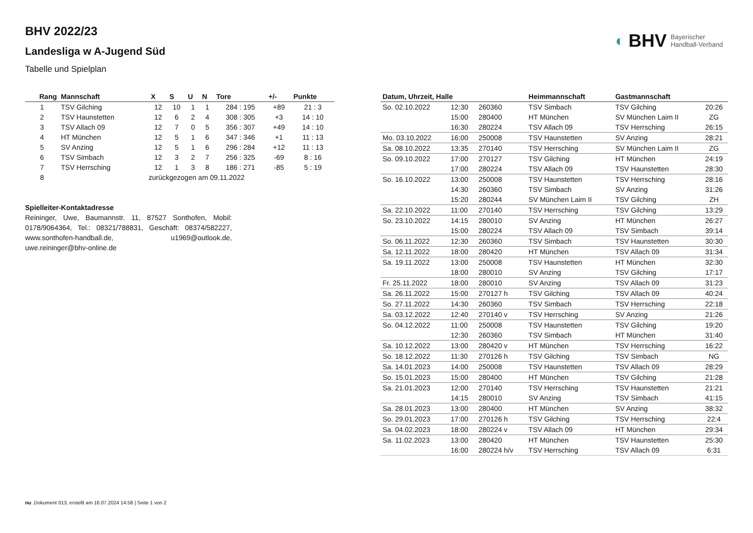◐ BHV Bayerischer
Handball-Verband
BHV 2022/23
Landesliga w A-Jugend Süd
Tabelle und Spielplan
| Rang | Mannschaft | X | S | U | N | Tore | +/- | Punkte |
| --- | --- | --- | --- | --- | --- | --- | --- | --- |
| 1 | TSV Gilching | 12 | 10 | 1 | 1 | 284 : 195 | +89 | 21 : 3 |
| 2 | TSV Haunstetten | 12 | 6 | 2 | 4 | 308 : 305 | +3 | 14 : 10 |
| 3 | TSV Allach 09 | 12 | 7 | 0 | 5 | 356 : 307 | +49 | 14 : 10 |
| 4 | HT München | 12 | 5 | 1 | 6 | 347 : 346 | +1 | 11 : 13 |
| 5 | SV Anzing | 12 | 5 | 1 | 6 | 296 : 284 | +12 | 11 : 13 |
| 6 | TSV Simbach | 12 | 3 | 2 | 7 | 256 : 325 | -69 | 8 : 16 |
| 7 | TSV Herrsching | 12 | 1 | 3 | 8 | 186 : 271 | -85 | 5 : 19 |
| 8 | zurückgezogen am 09.11.2022 | | | | | | | |
Spielleiter-Kontaktadresse
Reininger, Uwe, Baumannstr. 11, 87527 Sonthofen, Mobil: 0178/9064364, Tel.: 08321/788831, Geschäft: 08374/582227, www.sonthofen-handball.de, u1969@outlook.de, uwe.reininger@bhv-online.de
| Datum, Uhrzeit, Halle | | | Heimmannschaft | Gastmannschaft | |
| --- | --- | --- | --- | --- | --- |
| So. 02.10.2022 | 12:30 | 260360 | TSV Simbach | TSV Gilching | 20:26 |
| | 15:00 | 280400 | HT München | SV München Laim II | ZG |
| | 16:30 | 280224 | TSV Allach 09 | TSV Herrsching | 26:15 |
| Mo. 03.10.2022 | 16:00 | 250008 | TSV Haunstetten | SV Anzing | 28:21 |
| Sa. 08.10.2022 | 13:35 | 270140 | TSV Herrsching | SV München Laim II | ZG |
| So. 09.10.2022 | 17:00 | 270127 | TSV Gilching | HT München | 24:19 |
| | 17:00 | 280224 | TSV Allach 09 | TSV Haunstetten | 28:30 |
| So. 16.10.2022 | 13:00 | 250008 | TSV Haunstetten | TSV Herrsching | 28:16 |
| | 14:30 | 260360 | TSV Simbach | SV Anzing | 31:26 |
| | 15:20 | 280244 | SV München Laim II | TSV Gilching | ZH |
| Sa. 22.10.2022 | 11:00 | 270140 | TSV Herrsching | TSV Gilching | 13:29 |
| So. 23.10.2022 | 14:15 | 280010 | SV Anzing | HT München | 26:27 |
| | 15:00 | 280224 | TSV Allach 09 | TSV Simbach | 39:14 |
| So. 06.11.2022 | 12:30 | 260360 | TSV Simbach | TSV Haunstetten | 30:30 |
| Sa. 12.11.2022 | 18:00 | 280420 | HT München | TSV Allach 09 | 31:34 |
| Sa. 19.11.2022 | 13:00 | 250008 | TSV Haunstetten | HT München | 32:30 |
| | 18:00 | 280010 | SV Anzing | TSV Gilching | 17:17 |
| Fr. 25.11.2022 | 18:00 | 280010 | SV Anzing | TSV Allach 09 | 31:23 |
| Sa. 26.11.2022 | 15:00 | 270127 h | TSV Gilching | TSV Allach 09 | 40:24 |
| So. 27.11.2022 | 14:30 | 260360 | TSV Simbach | TSV Herrsching | 22:18 |
| Sa. 03.12.2022 | 12:40 | 270140 v | TSV Herrsching | SV Anzing | 21:26 |
| So. 04.12.2022 | 11:00 | 250008 | TSV Haunstetten | TSV Gilching | 19:20 |
| | 12:30 | 260360 | TSV Simbach | HT München | 31:40 |
| Sa. 10.12.2022 | 13:00 | 280420 v | HT München | TSV Herrsching | 16:22 |
| So. 18.12.2022 | 11:30 | 270126 h | TSV Gilching | TSV Simbach | NG |
| Sa. 14.01.2023 | 14:00 | 250008 | TSV Haunstetten | TSV Allach 09 | 28:29 |
| So. 15.01.2023 | 15:00 | 280400 | HT München | TSV Gilching | 21:28 |
| Sa. 21.01.2023 | 12:00 | 270140 | TSV Herrsching | TSV Haunstetten | 21:21 |
| | 14:15 | 280010 | SV Anzing | TSV Simbach | 41:15 |
| Sa. 28.01.2023 | 13:00 | 280400 | HT München | SV Anzing | 38:32 |
| So. 29.01.2023 | 17:00 | 270126 h | TSV Gilching | TSV Herrsching | 22:4 |
| Sa. 04.02.2023 | 18:00 | 280224 v | TSV Allach 09 | HT München | 29:34 |
| Sa. 11.02.2023 | 13:00 | 280420 | HT München | TSV Haunstetten | 25:30 |
| | 16:00 | 280224 h/v | TSV Herrsching | TSV Allach 09 | 6:31 |
nu .Dokument 013, erstellt am 16.07.2024 14:58 | Seite 1 von 2